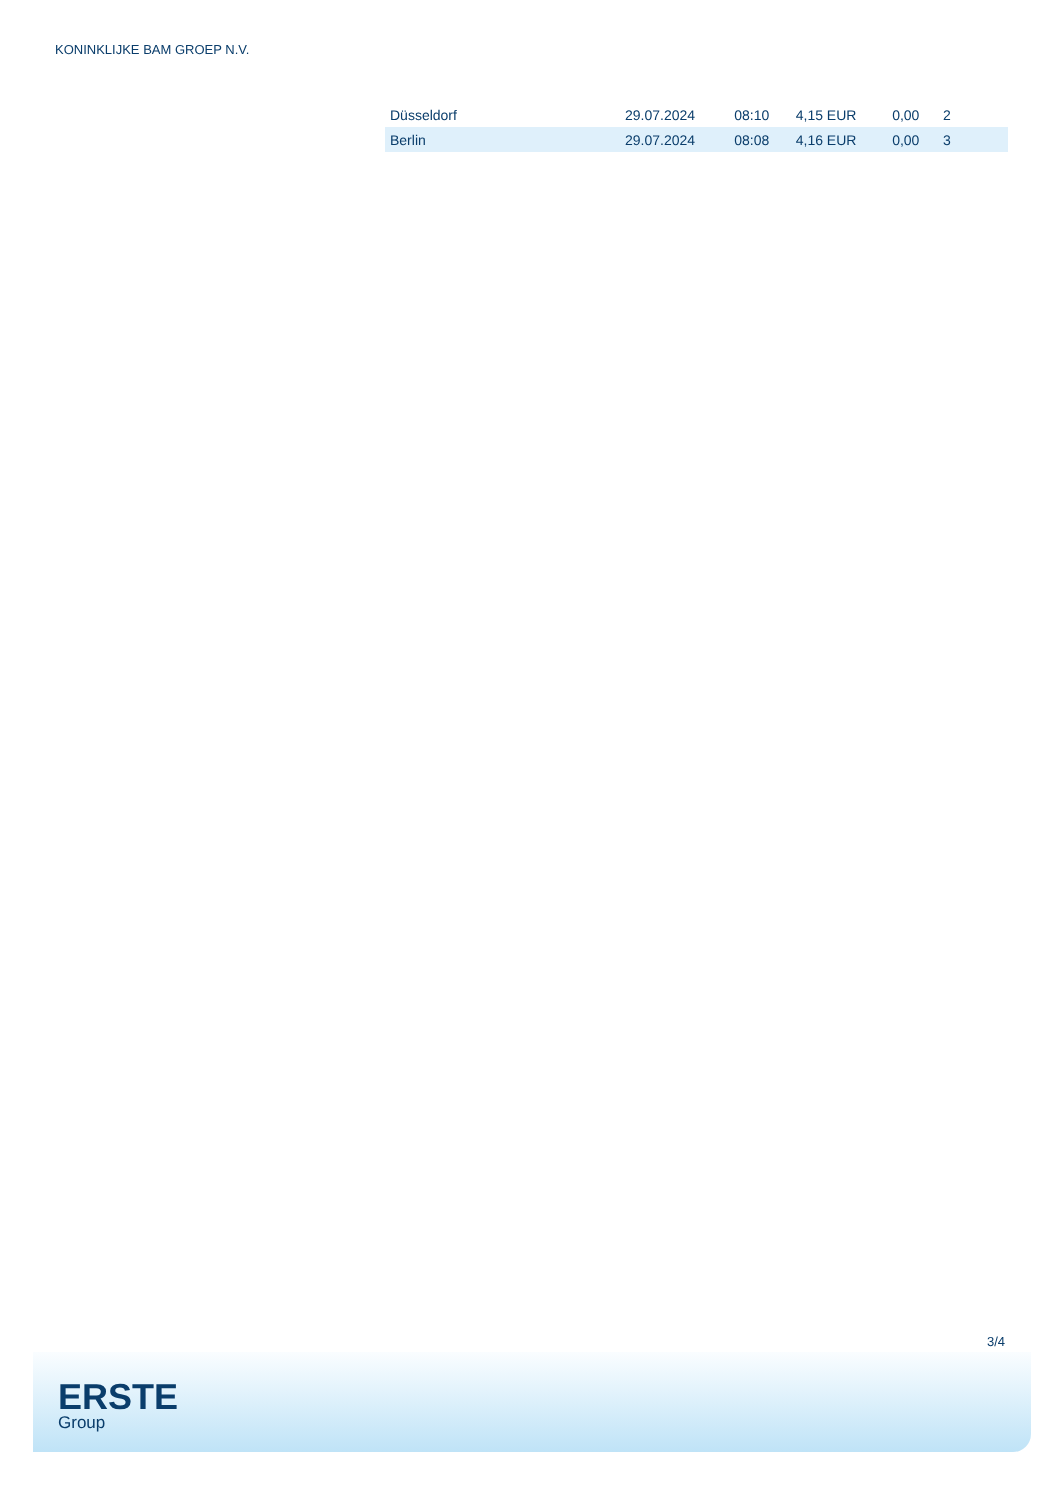KONINKLIJKE BAM GROEP N.V.
| Düsseldorf | 29.07.2024 | 08:10 | 4,15 EUR | 0,00 | 2 |
| Berlin | 29.07.2024 | 08:08 | 4,16 EUR | 0,00 | 3 |
3/4
ERSTE
Group